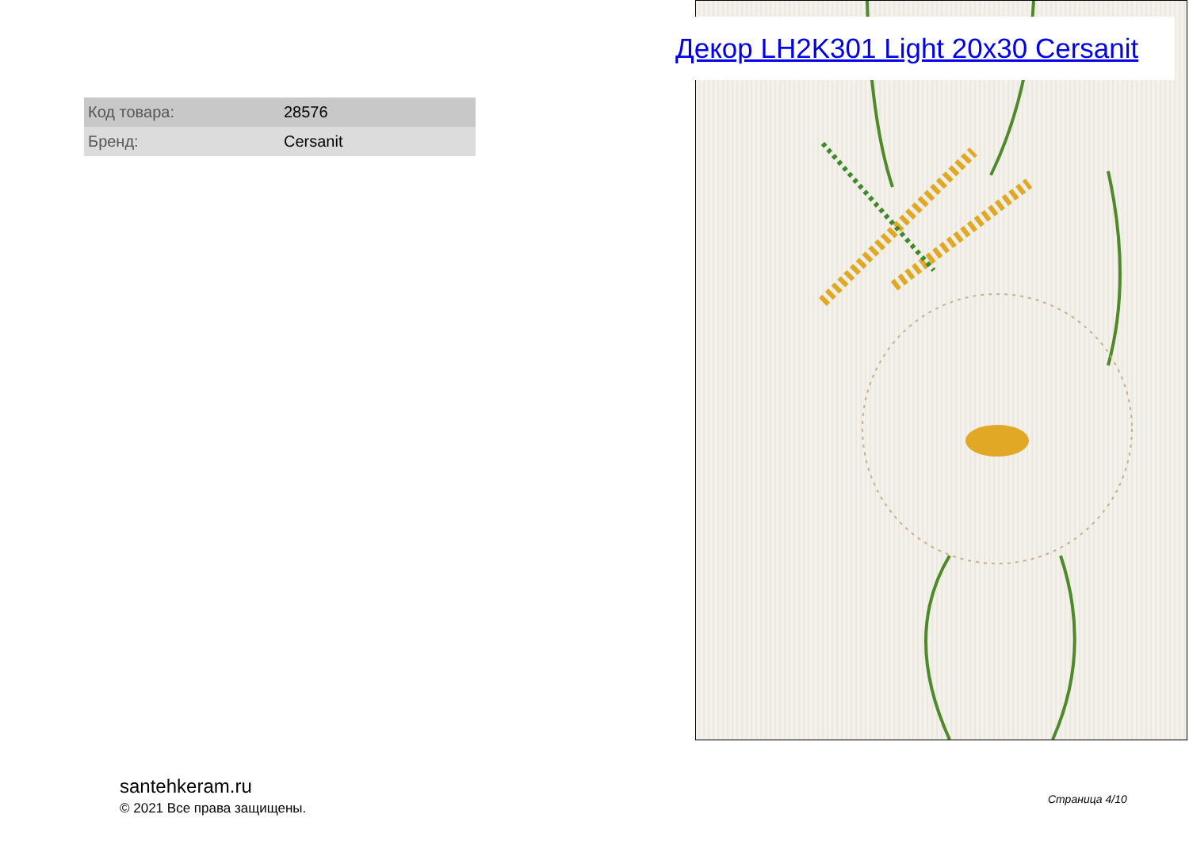Декор LH2K301 Light 20x30 Cersanit
| Код товара: | 28576 |
| Бренд: | Cersanit |
santehkeram.ru
© 2021 Все права защищены.
Страница 4/10